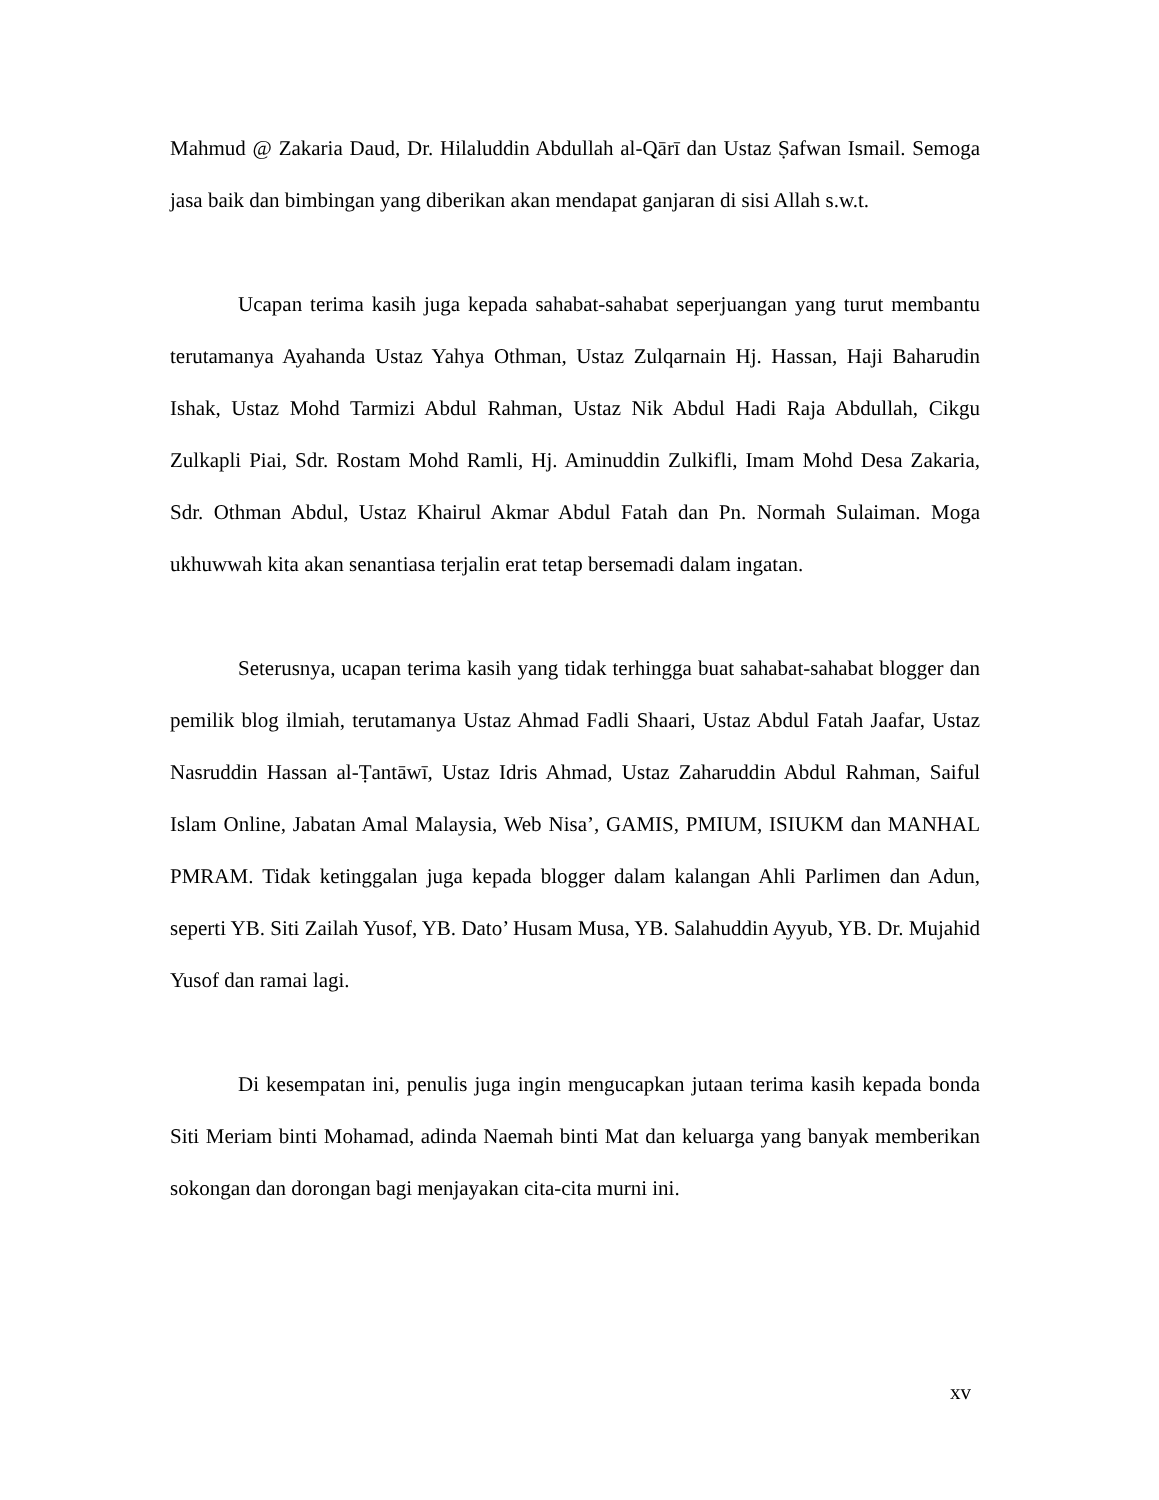Mahmud @ Zakaria Daud, Dr. Hilaluddin Abdullah al-Qārī dan Ustaz Ṣafwan Ismail. Semoga jasa baik dan bimbingan yang diberikan akan mendapat ganjaran di sisi Allah s.w.t.
Ucapan terima kasih juga kepada sahabat-sahabat seperjuangan yang turut membantu terutamanya Ayahanda Ustaz Yahya Othman, Ustaz Zulqarnain Hj. Hassan, Haji Baharudin Ishak, Ustaz Mohd Tarmizi Abdul Rahman, Ustaz Nik Abdul Hadi Raja Abdullah, Cikgu Zulkapli Piai, Sdr. Rostam Mohd Ramli, Hj. Aminuddin Zulkifli, Imam Mohd Desa Zakaria, Sdr. Othman Abdul, Ustaz Khairul Akmar Abdul Fatah dan Pn. Normah Sulaiman. Moga ukhuwwah kita akan senantiasa terjalin erat tetap bersemadi dalam ingatan.
Seterusnya, ucapan terima kasih yang tidak terhingga buat sahabat-sahabat blogger dan pemilik blog ilmiah, terutamanya Ustaz Ahmad Fadli Shaari, Ustaz Abdul Fatah Jaafar, Ustaz Nasruddin Hassan al-Ṭantāwī, Ustaz Idris Ahmad, Ustaz Zaharuddin Abdul Rahman, Saiful Islam Online, Jabatan Amal Malaysia, Web Nisa’, GAMIS, PMIUM, ISIUKM dan MANHAL PMRAM. Tidak ketinggalan juga kepada blogger dalam kalangan Ahli Parlimen dan Adun, seperti YB. Siti Zailah Yusof, YB. Dato’ Husam Musa, YB. Salahuddin Ayyub, YB. Dr. Mujahid Yusof dan ramai lagi.
Di kesempatan ini, penulis juga ingin mengucapkan jutaan terima kasih kepada bonda Siti Meriam binti Mohamad, adinda Naemah binti Mat dan keluarga yang banyak memberikan sokongan dan dorongan bagi menjayakan cita-cita murni ini.
xv